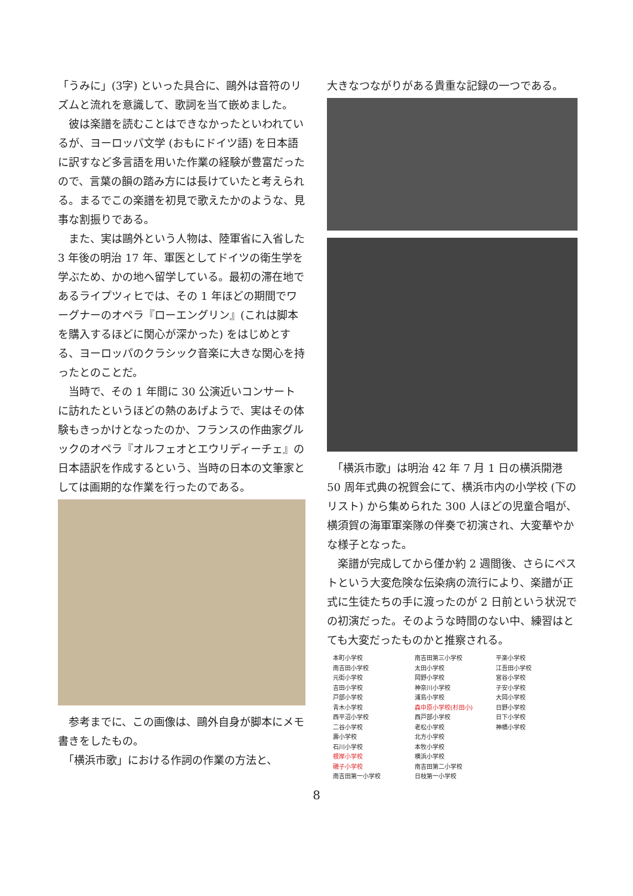「うみに」(3字) といった具合に、鷗外は音符のリズムと流れを意識して、歌詞を当て嵌めました。
　彼は楽譜を読むことはできなかったといわれているが、ヨーロッパ文学 (おもにドイツ語) を日本語に訳すなど多言語を用いた作業の経験が豊富だったので、言葉の韻の踏み方には長けていたと考えられる。まるでこの楽譜を初見で歌えたかのような、見事な割振りである。
　また、実は鷗外という人物は、陸軍省に入省した 3 年後の明治 17 年、軍医としてドイツの衛生学を学ぶため、かの地へ留学している。最初の滞在地であるライプツィヒでは、その 1 年ほどの期間でワーグナーのオペラ『ローエングリン』(これは脚本を購入するほどに関心が深かった) をはじめとする、ヨーロッパのクラシック音楽に大きな関心を持ったとのことだ。
　当時で、その 1 年間に 30 公演近いコンサートに訪れたというほどの熱のあげようで、実はその体験もきっかけとなったのか、フランスの作曲家グルックのオペラ『オルフェオとエウリディーチェ』の日本語訳を作成するという、当時の日本の文筆家としては画期的な作業を行ったのである。
　参考までに、この画像は、鷗外自身が脚本にメモ書きをしたもの。
　「横浜市歌」における作詞の作業の方法と、
大きなつながりがある貴重な記録の一つである。
　「横浜市歌」は明治 42 年 7 月 1 日の横浜開港 50 周年式典の祝賀会にて、横浜市内の小学校 (下のリスト) から集められた 300 人ほどの児童合唱が、横須賀の海軍軍楽隊の伴奏で初演され、大変華やかな様子となった。
　楽譜が完成してから僅か約 2 週間後、さらにペストという大変危険な伝染病の流行により、楽譜が正式に生徒たちの手に渡ったのが 2 日前という状況での初演だった。そのような時間のない中、練習はとても大変だったものかと推察される。
本町小学校
南吉田小学校
元街小学校
吉田小学校
戸部小学校
青木小学校
西平沼小学校
二谷小学校
壽小学校
石川小学校
根岸小学校
磯子小学校
南吉田第一小学校
南吉田第三小学校
太田小学校
岡野小学校
神奈川小学校
浦島小学校
森中原小学校(杉田小)
西戸部小学校
老松小学校
北方小学校
本牧小学校
横浜小学校
南吉田第二小学校
日枝第一小学校
平楽小学校
江吾田小学校
宮谷小学校
子安小学校
大岡小学校
日野小学校
日下小学校
神橋小学校
8